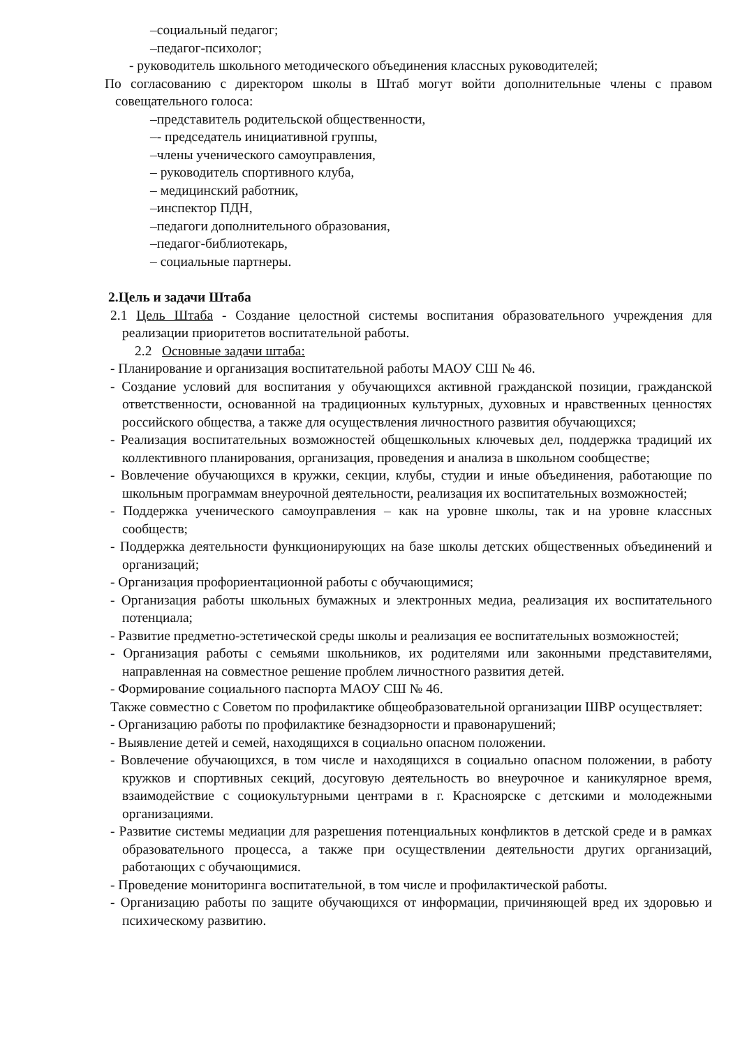–социальный педагог;
–педагог-психолог;
- руководитель школьного методического объединения классных руководителей;
По согласованию с директором школы в Штаб могут войти дополнительные члены с правом совещательного голоса:
–представитель родительской общественности,
–- председатель инициативной группы,
–члены ученического самоуправления,
– руководитель спортивного клуба,
– медицинский работник,
–инспектор ПДН,
–педагоги дополнительного образования,
–педагог-библиотекарь,
– социальные партнеры.
2.Цель и задачи Штаба
2.1 Цель Штаба - Создание целостной системы воспитания образовательного учреждения для реализации приоритетов воспитательной работы.
2.2 Основные задачи штаба:
- Планирование и организация воспитательной работы МАОУ СШ № 46.
- Создание условий для воспитания у обучающихся активной гражданской позиции, гражданской ответственности, основанной на традиционных культурных, духовных и нравственных ценностях российского общества, а также для осуществления личностного развития обучающихся;
- Реализация воспитательных возможностей общешкольных ключевых дел, поддержка традиций их коллективного планирования, организация, проведения и анализа в школьном сообществе;
- Вовлечение обучающихся в кружки, секции, клубы, студии и иные объединения, работающие по школьным программам внеурочной деятельности, реализация их воспитательных возможностей;
- Поддержка ученического самоуправления – как на уровне школы, так и на уровне классных сообществ;
- Поддержка деятельности функционирующих на базе школы детских общественных объединений и организаций;
- Организация профориентационной работы с обучающимися;
- Организация работы школьных бумажных и электронных медиа, реализация их воспитательного потенциала;
- Развитие предметно-эстетической среды школы и реализация ее воспитательных возможностей;
- Организация работы с семьями школьников, их родителями или законными представителями, направленная на совместное решение проблем личностного развития детей.
- Формирование социального паспорта МАОУ СШ № 46.
Также совместно с Советом по профилактике общеобразовательной организации ШВР осуществляет:
- Организацию работы по профилактике безнадзорности и правонарушений;
- Выявление детей и семей, находящихся в социально опасном положении.
- Вовлечение обучающихся, в том числе и находящихся в социально опасном положении, в работу кружков и спортивных секций, досуговую деятельность во внеурочное и каникулярное время, взаимодействие с социокультурными центрами в г. Красноярске с детскими и молодежными организациями.
- Развитие системы медиации для разрешения потенциальных конфликтов в детской среде и в рамках образовательного процесса, а также при осуществлении деятельности других организаций, работающих с обучающимися.
- Проведение мониторинга воспитательной, в том числе и профилактической работы.
- Организацию работы по защите обучающихся от информации, причиняющей вред их здоровью и психическому развитию.